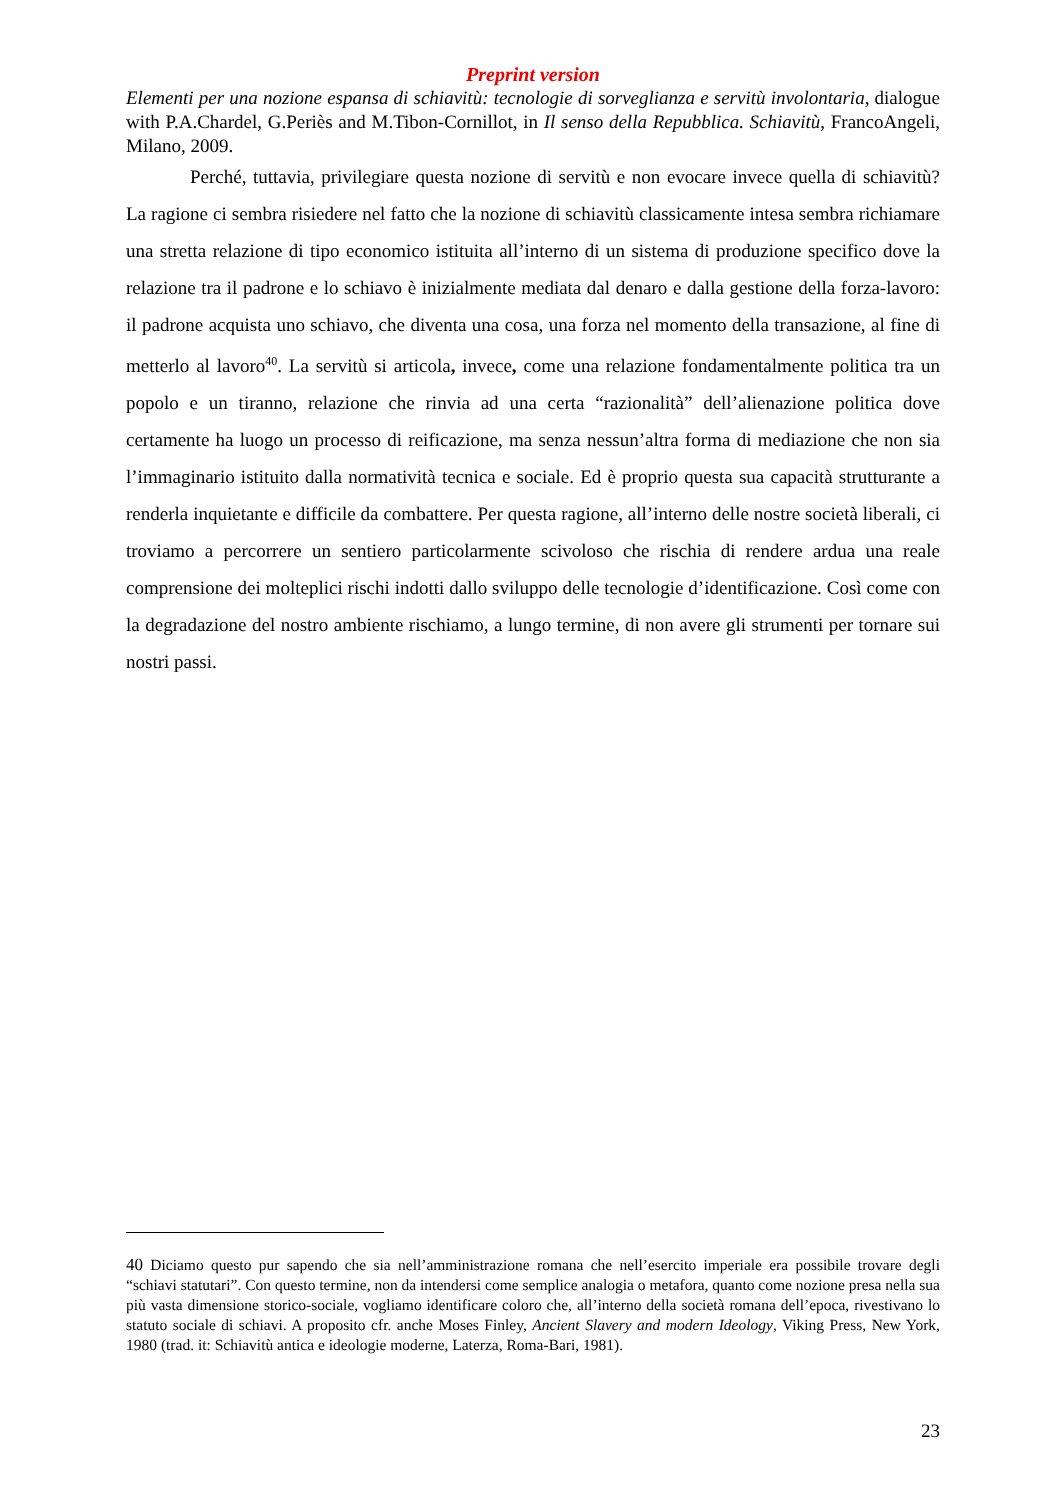Preprint version
Elementi per una nozione espansa di schiavitù: tecnologie di sorveglianza e servitù involontaria, dialogue with P.A.Chardel, G.Periès and M.Tibon-Cornillot, in Il senso della Repubblica. Schiavitù, FrancoAngeli, Milano, 2009.
Perché, tuttavia, privilegiare questa nozione di servitù e non evocare invece quella di schiavitù? La ragione ci sembra risiedere nel fatto che la nozione di schiavitù classicamente intesa sembra richiamare una stretta relazione di tipo economico istituita all’interno di un sistema di produzione specifico dove la relazione tra il padrone e lo schiavo è inizialmente mediata dal denaro e dalla gestione della forza-lavoro: il padrone acquista uno schiavo, che diventa una cosa, una forza nel momento della transazione, al fine di metterlo al lavoro<sup>40</sup>. La servitù si articola, invece, come una relazione fondamentalmente politica tra un popolo e un tiranno, relazione che rinvia ad una certa “razionalità” dell’alienazione politica dove certamente ha luogo un processo di reificazione, ma senza nessun’altra forma di mediazione che non sia l’immaginario istituito dalla normatività tecnica e sociale. Ed è proprio questa sua capacità strutturante a renderla inquietante e difficile da combattere. Per questa ragione, all’interno delle nostre società liberali, ci troviamo a percorrere un sentiero particolarmente scivoloso che rischia di rendere ardua una reale comprensione dei molteplici rischi indotti dallo sviluppo delle tecnologie d’identificazione. Così come con la degradazione del nostro ambiente rischiamo, a lungo termine, di non avere gli strumenti per tornare sui nostri passi.
40 Diciamo questo pur sapendo che sia nell’amministrazione romana che nell’esercito imperiale era possibile trovare degli “schiavi statutari”. Con questo termine, non da intendersi come semplice analogia o metafora, quanto come nozione presa nella sua più vasta dimensione storico-sociale, vogliamo identificare coloro che, all’interno della società romana dell’epoca, rivestivano lo statuto sociale di schiavi. A proposito cfr. anche Moses Finley, Ancient Slavery and modern Ideology, Viking Press, New York, 1980 (trad. it: Schiavitù antica e ideologie moderne, Laterza, Roma-Bari, 1981).
23